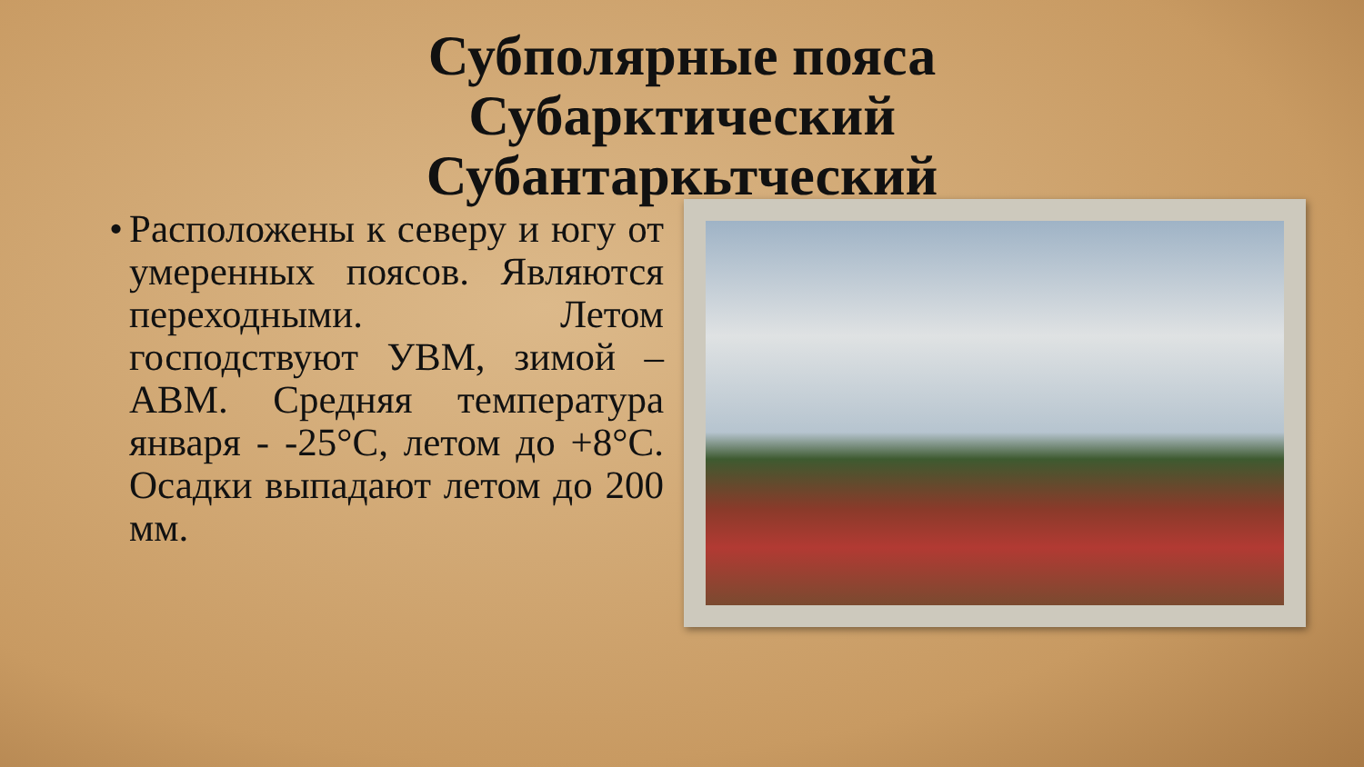Субполярные пояса Субарктический Субантаркьтческий
•
Расположены к северу и югу от умеренных поясов. Являются переходными. Летом господствуют УВМ, зимой – АВМ. Средняя температура января - -25°С, летом до +8°С. Осадки выпадают летом до 200 мм.